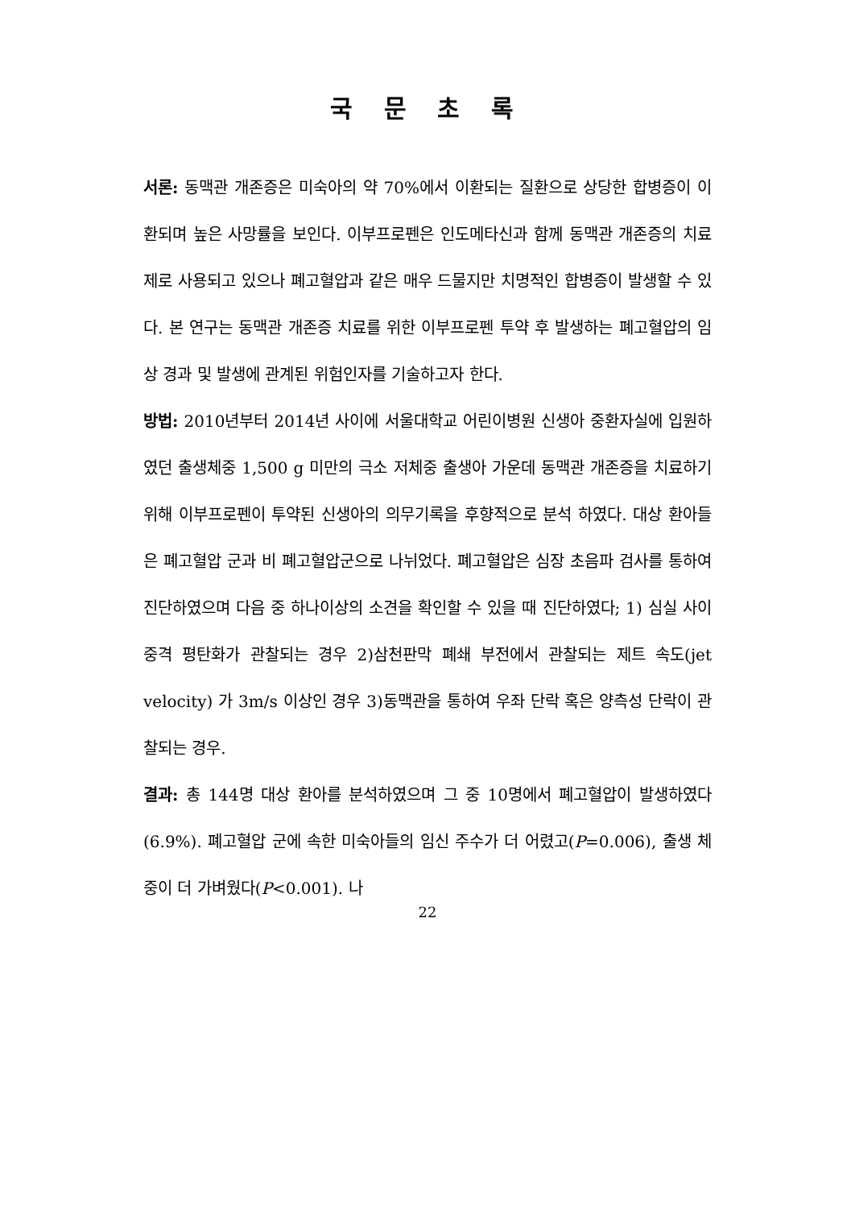국 문 초 록
서론: 동맥관 개존증은 미숙아의 약 70%에서 이환되는 질환으로 상당한 합병증이 이환되며 높은 사망률을 보인다. 이부프로펜은 인도메타신과 함께 동맥관 개존증의 치료제로 사용되고 있으나 폐고혈압과 같은 매우 드물지만 치명적인 합병증이 발생할 수 있다. 본 연구는 동맥관 개존증 치료를 위한 이부프로펜 투약 후 발생하는 폐고혈압의 임상 경과 및 발생에 관계된 위험인자를 기술하고자 한다.
방법: 2010년부터 2014년 사이에 서울대학교 어린이병원 신생아 중환자실에 입원하였던 출생체중 1,500 g 미만의 극소 저체중 출생아 가운데 동맥관 개존증을 치료하기 위해 이부프로펜이 투약된 신생아의 의무기록을 후향적으로 분석 하였다. 대상 환아들은 폐고혈압 군과 비 폐고혈압군으로 나뉘었다. 폐고혈압은 심장 초음파 검사를 통하여 진단하였으며 다음 중 하나이상의 소견을 확인할 수 있을 때 진단하였다; 1) 심실 사이 중격 평탄화가 관찰되는 경우 2)삼천판막 폐쇄 부전에서 관찰되는 제트 속도(jet velocity) 가 3m/s 이상인 경우 3)동맥관을 통하여 우좌 단락 혹은 양측성 단락이 관찰되는 경우.
결과: 총 144명 대상 환아를 분석하였으며 그 중 10명에서 폐고혈압이 발생하였다(6.9%). 폐고혈압 군에 속한 미숙아들의 임신 주수가 더 어렸고(P=0.006), 출생 체중이 더 가벼웠다(P<0.001). 나
22